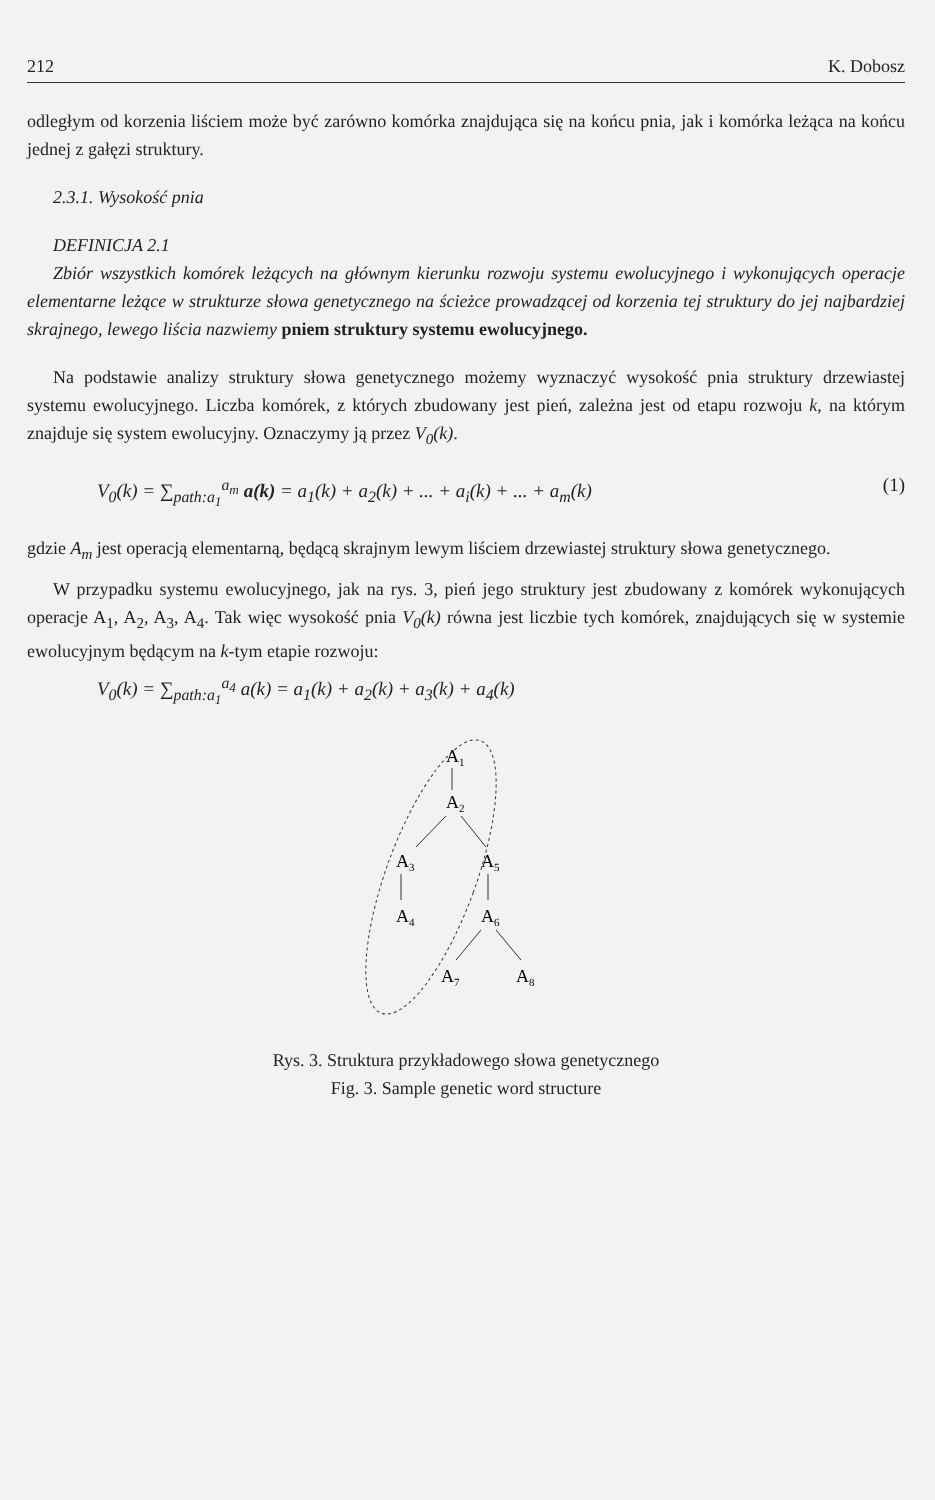212 K. Dobosz
odległym od korzenia liściem może być zarówno komórka znajdująca się na końcu pnia, jak i komórka leżąca na końcu jednej z gałęzi struktury.
2.3.1. Wysokość pnia
DEFINICJA 2.1
Zbiór wszystkich komórek leżących na głównym kierunku rozwoju systemu ewolucyjnego i wykonujących operacje elementarne leżące w strukturze słowa genetycznego na ścieżce prowadzącej od korzenia tej struktury do jej najbardziej skrajnego, lewego liścia nazwiemy pniem struktury systemu ewolucyjnego.
Na podstawie analizy struktury słowa genetycznego możemy wyznaczyć wysokość pnia struktury drzewiastej systemu ewolucyjnego. Liczba komórek, z których zbudowany jest pień, zależna jest od etapu rozwoju k, na którym znajduje się system ewolucyjny. Oznaczymy ją przez V<sub>0</sub>(k).
V<sub>0</sub>(k) = ∑<sub>path:a<sub>1</sub></sub><sup>a<sub>m</sub></sup> a(k) = a<sub>1</sub>(k) + a<sub>2</sub>(k) + ... + a<sub>i</sub>(k) + ... + a<sub>m</sub>(k) (1)
gdzie A<sub>m</sub> jest operacją elementarną, będącą skrajnym lewym liściem drzewiastej struktury słowa genetycznego.
W przypadku systemu ewolucyjnego, jak na rys. 3, pień jego struktury jest zbudowany z komórek wykonujących operacje A<sub>1</sub>, A<sub>2</sub>, A<sub>3</sub>, A<sub>4</sub>. Tak więc wysokość pnia V<sub>0</sub>(k) równa jest liczbie tych komórek, znajdujących się w systemie ewolucyjnym będącym na k-tym etapie rozwoju:
V<sub>0</sub>(k) = ∑<sub>path:a<sub>1</sub></sub><sup>a<sub>4</sub></sup> a(k) = a<sub>1</sub>(k) + a<sub>2</sub>(k) + a<sub>3</sub>(k) + a<sub>4</sub>(k)
A1
A2
A3
A5
A4
A6
A7
A8
Rys. 3. Struktura przykładowego słowa genetycznego
Fig. 3. Sample genetic word structure